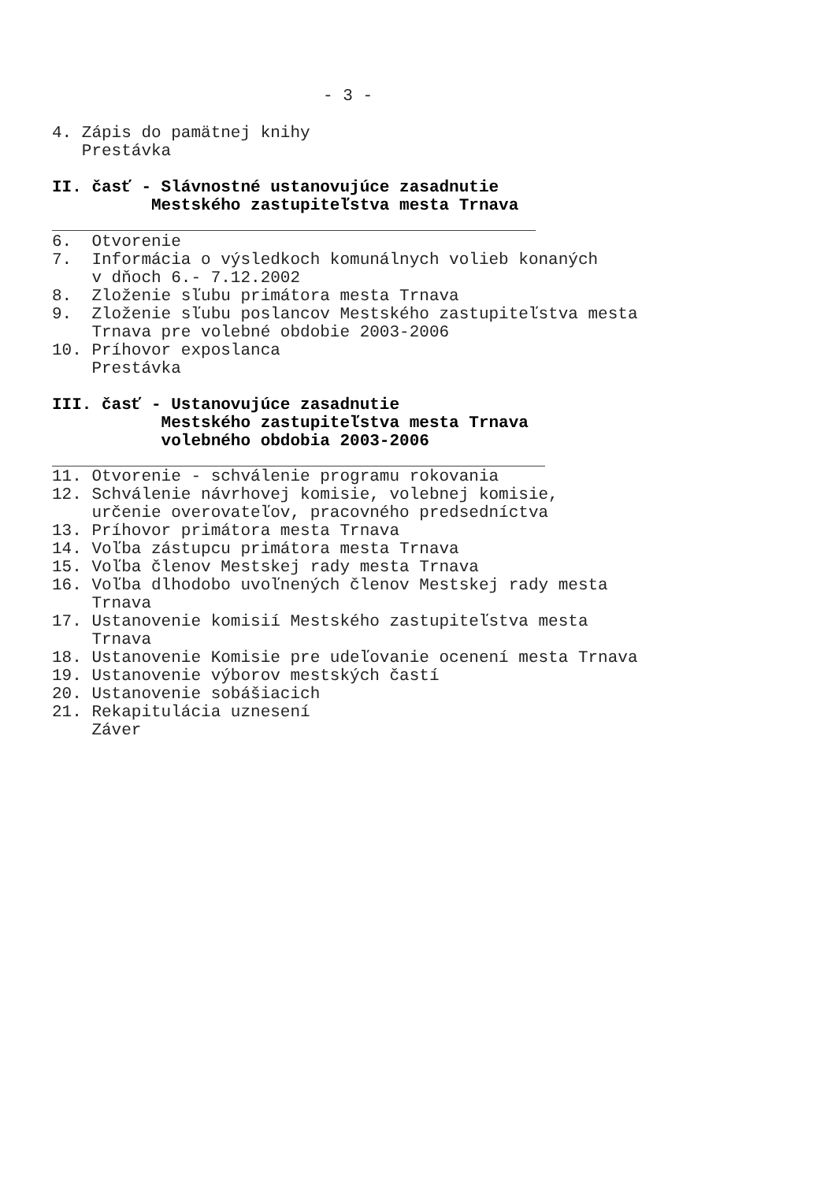- 3 -
4. Zápis do pamätnej knihy Prestávka
II. časť - Slávnostné ustanovujúce zasadnutie Mestského zastupiteľstva mesta Trnava
6. Otvorenie 7. Informácia o výsledkoch komunálnych volieb konaných v dňoch 6.- 7.12.2002 8. Zloženie sľubu primátora mesta Trnava 9. Zloženie sľubu poslancov Mestského zastupiteľstva mesta Trnava pre volebné obdobie 2003-2006 10. Príhovor exposlanca Prestávka
III. časť - Ustanovujúce zasadnutie Mestského zastupiteľstva mesta Trnava volebného obdobia 2003-2006
11. Otvorenie - schválenie programu rokovania 12. Schválenie návrhovej komisie, volebnej komisie, určenie overovateľov, pracovného predsedníctva 13. Príhovor primátora mesta Trnava 14. Voľba zástupcu primátora mesta Trnava 15. Voľba členov Mestskej rady mesta Trnava 16. Voľba dlhodobo uvoľnených členov Mestskej rady mesta Trnava 17. Ustanovenie komisií Mestského zastupiteľstva mesta Trnava 18. Ustanovenie Komisie pre udeľovanie ocenení mesta Trnava 19. Ustanovenie výborov mestských častí 20. Ustanovenie sobášiacich 21. Rekapitulácia uznesení Záver